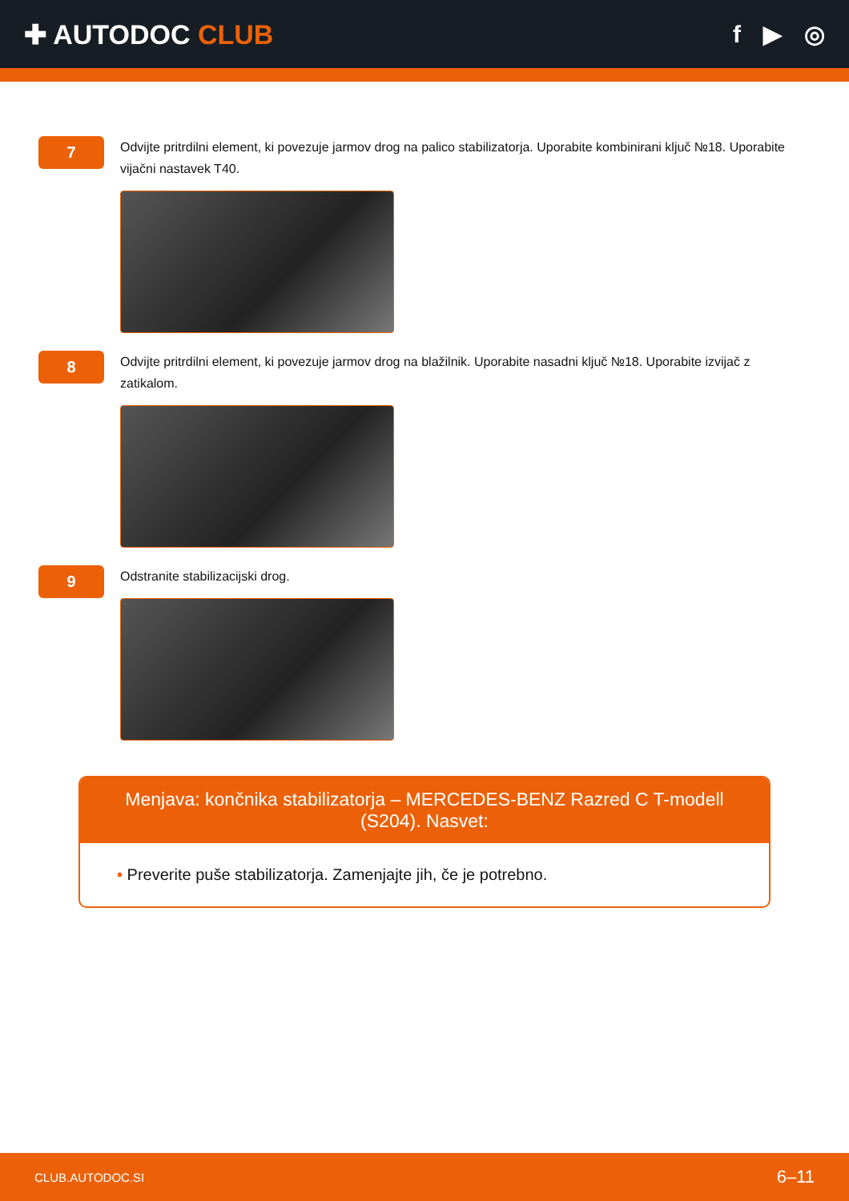✚ AUTODOC CLUB f ▶ ◎
7
Odvijte pritrdilni element, ki povezuje jarmov drog na palico stabilizatorja. Uporabite kombinirani ključ №18. Uporabite vijačni nastavek T40.
8
Odvijte pritrdilni element, ki povezuje jarmov drog na blažilnik. Uporabite nasadni ključ №18. Uporabite izvijač z zatikalom.
9
Odstranite stabilizacijski drog.
Menjava: končnika stabilizatorja – MERCEDES-BENZ Razred C T-modell (S204). Nasvet:
• Preverite puše stabilizatorja. Zamenjajte jih, če je potrebno.
CLUB.AUTODOC.SI 6–11